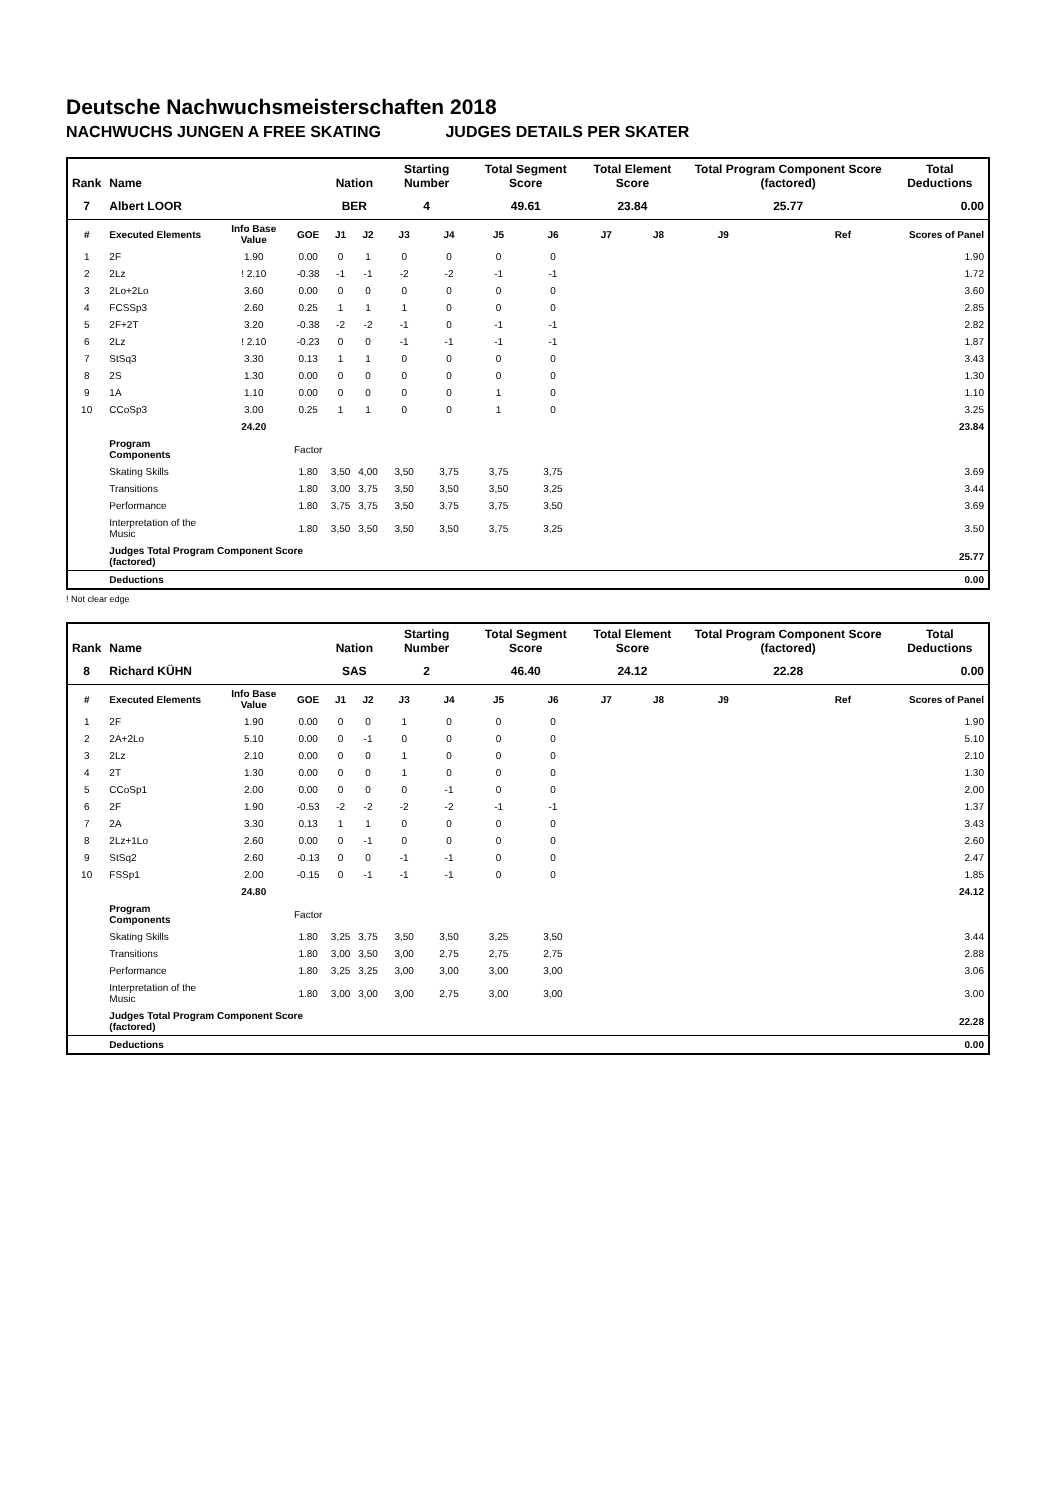Deutsche Nachwuchsmeisterschaften 2018
NACHWUCHS JUNGEN A FREE SKATING JUDGES DETAILS PER SKATER
| Rank | Name | | | Nation | | Starting Number | | Total Segment Score | | Total Element Score | | Total Program Component Score (factored) | | | Total Deductions |
| --- | --- | --- | --- | --- | --- | --- | --- | --- | --- | --- | --- | --- | --- | --- | --- |
| 7 | Albert LOOR | | | BER | | 4 | | 49.61 | | 23.84 | | 25.77 | | | 0.00 |
| # | Executed Elements | Info Base Value | GOE | J1 | J2 | J3 | J4 | J5 | J6 | J7 | J8 | J9 | | Ref | Scores of Panel |
| 1 | 2F | 1.90 | 0.00 | 0 | 1 | 0 | 0 | 0 | 0 | | | | | | 1.90 |
| 2 | 2Lz | ! 2.10 | -0.38 | -1 | -1 | -2 | -2 | -1 | -1 | | | | | | 1.72 |
| 3 | 2Lo+2Lo | 3.60 | 0.00 | 0 | 0 | 0 | 0 | 0 | 0 | | | | | | 3.60 |
| 4 | FCSSp3 | 2.60 | 0.25 | 1 | 1 | 1 | 0 | 0 | 0 | | | | | | 2.85 |
| 5 | 2F+2T | 3.20 | -0.38 | -2 | -2 | -1 | 0 | -1 | -1 | | | | | | 2.82 |
| 6 | 2Lz | ! 2.10 | -0.23 | 0 | 0 | -1 | -1 | -1 | -1 | | | | | | 1.87 |
| 7 | StSq3 | 3.30 | 0.13 | 1 | 1 | 0 | 0 | 0 | 0 | | | | | | 3.43 |
| 8 | 2S | 1.30 | 0.00 | 0 | 0 | 0 | 0 | 0 | 0 | | | | | | 1.30 |
| 9 | 1A | 1.10 | 0.00 | 0 | 0 | 0 | 0 | 1 | 0 | | | | | | 1.10 |
| 10 | CCoSp3 | 3.00 | 0.25 | 1 | 1 | 0 | 0 | 1 | 0 | | | | | | 3.25 |
| | | 24.20 | | | | | | | | | | | | | 23.84 |
| | Program Components | | Factor | | | | | | | | | | | | |
| | Skating Skills | | 1.80 | 3,50 | 4,00 | 3,50 | 3,75 | 3,75 | 3,75 | | | | | | 3.69 |
| | Transitions | | 1.80 | 3,00 | 3,75 | 3,50 | 3,50 | 3,50 | 3,25 | | | | | | 3.44 |
| | Performance | | 1.80 | 3,75 | 3,75 | 3,50 | 3,75 | 3,75 | 3,50 | | | | | | 3.69 |
| | Interpretation of the Music | | 1.80 | 3,50 | 3,50 | 3,50 | 3,50 | 3,75 | 3,25 | | | | | | 3.50 |
| | Judges Total Program Component Score (factored) | | | | | | | | | | | | | | 25.77 |
| | Deductions | | | | | | | | | | | | | | 0.00 |
! Not clear edge
| Rank | Name | | | Nation | | Starting Number | | Total Segment Score | | Total Element Score | | Total Program Component Score (factored) | | | Total Deductions |
| --- | --- | --- | --- | --- | --- | --- | --- | --- | --- | --- | --- | --- | --- | --- | --- |
| 8 | Richard KÜHN | | | SAS | | 2 | | 46.40 | | 24.12 | | 22.28 | | | 0.00 |
| # | Executed Elements | Info Base Value | GOE | J1 | J2 | J3 | J4 | J5 | J6 | J7 | J8 | J9 | | Ref | Scores of Panel |
| 1 | 2F | 1.90 | 0.00 | 0 | 0 | 1 | 0 | 0 | 0 | | | | | | 1.90 |
| 2 | 2A+2Lo | 5.10 | 0.00 | 0 | -1 | 0 | 0 | 0 | 0 | | | | | | 5.10 |
| 3 | 2Lz | 2.10 | 0.00 | 0 | 0 | 1 | 0 | 0 | 0 | | | | | | 2.10 |
| 4 | 2T | 1.30 | 0.00 | 0 | 0 | 1 | 0 | 0 | 0 | | | | | | 1.30 |
| 5 | CCoSp1 | 2.00 | 0.00 | 0 | 0 | 0 | -1 | 0 | 0 | | | | | | 2.00 |
| 6 | 2F | 1.90 | -0.53 | -2 | -2 | -2 | -2 | -1 | -1 | | | | | | 1.37 |
| 7 | 2A | 3.30 | 0.13 | 1 | 1 | 0 | 0 | 0 | 0 | | | | | | 3.43 |
| 8 | 2Lz+1Lo | 2.60 | 0.00 | 0 | -1 | 0 | 0 | 0 | 0 | | | | | | 2.60 |
| 9 | StSq2 | 2.60 | -0.13 | 0 | 0 | -1 | -1 | 0 | 0 | | | | | | 2.47 |
| 10 | FSSp1 | 2.00 | -0.15 | 0 | -1 | -1 | -1 | 0 | 0 | | | | | | 1.85 |
| | | 24.80 | | | | | | | | | | | | | 24.12 |
| | Program Components | | Factor | | | | | | | | | | | | |
| | Skating Skills | | 1.80 | 3,25 | 3,75 | 3,50 | 3,50 | 3,25 | 3,50 | | | | | | 3.44 |
| | Transitions | | 1.80 | 3,00 | 3,50 | 3,00 | 2,75 | 2,75 | 2,75 | | | | | | 2.88 |
| | Performance | | 1.80 | 3,25 | 3,25 | 3,00 | 3,00 | 3,00 | 3,00 | | | | | | 3.06 |
| | Interpretation of the Music | | 1.80 | 3,00 | 3,00 | 3,00 | 2,75 | 3,00 | 3,00 | | | | | | 3.00 |
| | Judges Total Program Component Score (factored) | | | | | | | | | | | | | | 22.28 |
| | Deductions | | | | | | | | | | | | | | 0.00 |